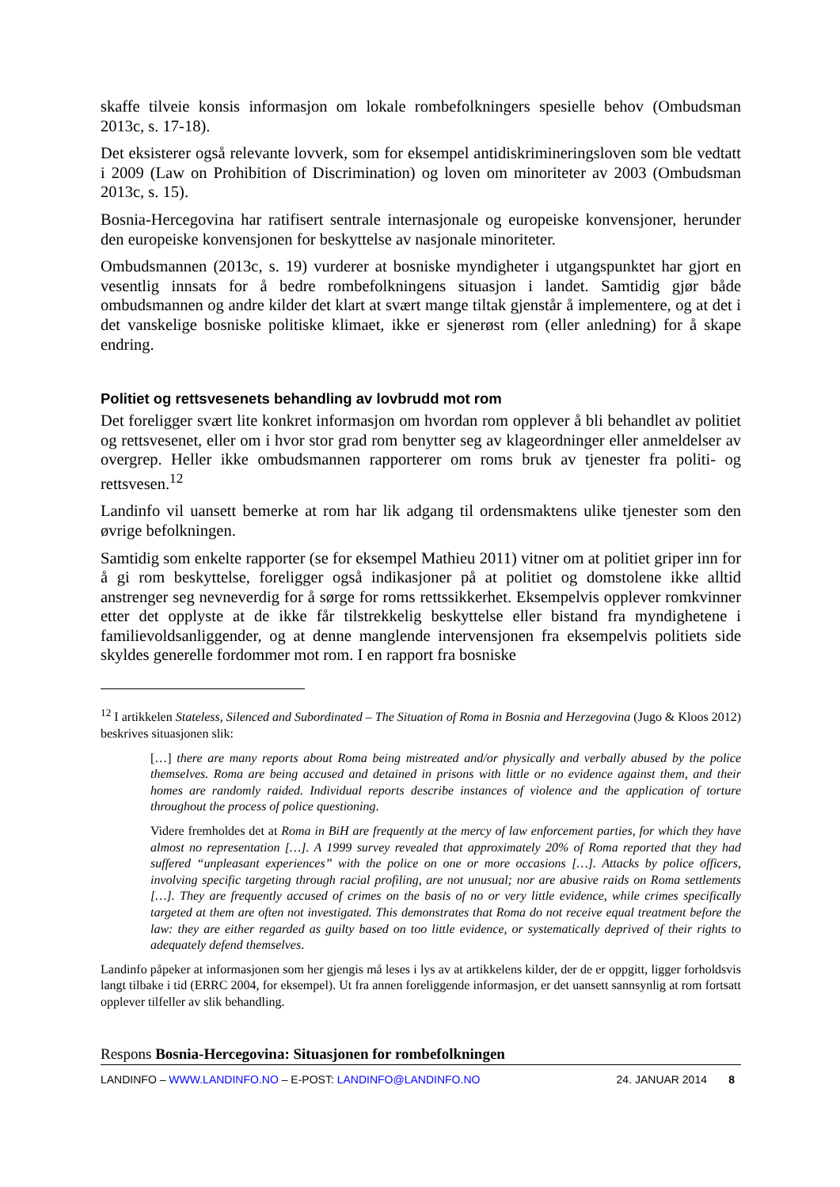skaffe tilveie konsis informasjon om lokale rombefolkningers spesielle behov (Ombudsman 2013c, s. 17-18).
Det eksisterer også relevante lovverk, som for eksempel antidiskrimineringsloven som ble vedtatt i 2009 (Law on Prohibition of Discrimination) og loven om minoriteter av 2003 (Ombudsman 2013c, s. 15).
Bosnia-Hercegovina har ratifisert sentrale internasjonale og europeiske konvensjoner, herunder den europeiske konvensjonen for beskyttelse av nasjonale minoriteter.
Ombudsmannen (2013c, s. 19) vurderer at bosniske myndigheter i utgangspunktet har gjort en vesentlig innsats for å bedre rombefolkningens situasjon i landet. Samtidig gjør både ombudsmannen og andre kilder det klart at svært mange tiltak gjenstår å implementere, og at det i det vanskelige bosniske politiske klimaet, ikke er sjenerøst rom (eller anledning) for å skape endring.
Politiet og rettsvesenets behandling av lovbrudd mot rom
Det foreligger svært lite konkret informasjon om hvordan rom opplever å bli behandlet av politiet og rettsvesenet, eller om i hvor stor grad rom benytter seg av klageordninger eller anmeldelser av overgrep. Heller ikke ombudsmannen rapporterer om roms bruk av tjenester fra politi- og rettsvesen.<sup>12</sup>
Landinfo vil uansett bemerke at rom har lik adgang til ordensmaktens ulike tjenester som den øvrige befolkningen.
Samtidig som enkelte rapporter (se for eksempel Mathieu 2011) vitner om at politiet griper inn for å gi rom beskyttelse, foreligger også indikasjoner på at politiet og domstolene ikke alltid anstrenger seg nevneverdig for å sørge for roms rettssikkerhet. Eksempelvis opplever romkvinner etter det opplyste at de ikke får tilstrekkelig beskyttelse eller bistand fra myndighetene i familievoldsanliggender, og at denne manglende intervensjonen fra eksempelvis politiets side skyldes generelle fordommer mot rom. I en rapport fra bosniske
<sup>12</sup> I artikkelen Stateless, Silenced and Subordinated – The Situation of Roma in Bosnia and Herzegovina (Jugo & Kloos 2012) beskrives situasjonen slik:
[…] there are many reports about Roma being mistreated and/or physically and verbally abused by the police themselves. Roma are being accused and detained in prisons with little or no evidence against them, and their homes are randomly raided. Individual reports describe instances of violence and the application of torture throughout the process of police questioning.
Videre fremholdes det at Roma in BiH are frequently at the mercy of law enforcement parties, for which they have almost no representation […]. A 1999 survey revealed that approximately 20% of Roma reported that they had suffered “unpleasant experiences” with the police on one or more occasions […]. Attacks by police officers, involving specific targeting through racial profiling, are not unusual; nor are abusive raids on Roma settlements […]. They are frequently accused of crimes on the basis of no or very little evidence, while crimes specifically targeted at them are often not investigated. This demonstrates that Roma do not receive equal treatment before the law: they are either regarded as guilty based on too little evidence, or systematically deprived of their rights to adequately defend themselves.
Landinfo påpeker at informasjonen som her gjengis må leses i lys av at artikkelens kilder, der de er oppgitt, ligger forholdsvis langt tilbake i tid (ERRC 2004, for eksempel). Ut fra annen foreliggende informasjon, er det uansett sannsynlig at rom fortsatt opplever tilfeller av slik behandling.
Respons Bosnia-Hercegovina: Situasjonen for rombefolkningen
LANDINFO – WWW.LANDINFO.NO – E-POST: LANDINFO@LANDINFO.NO 24. JANUAR 2014 8